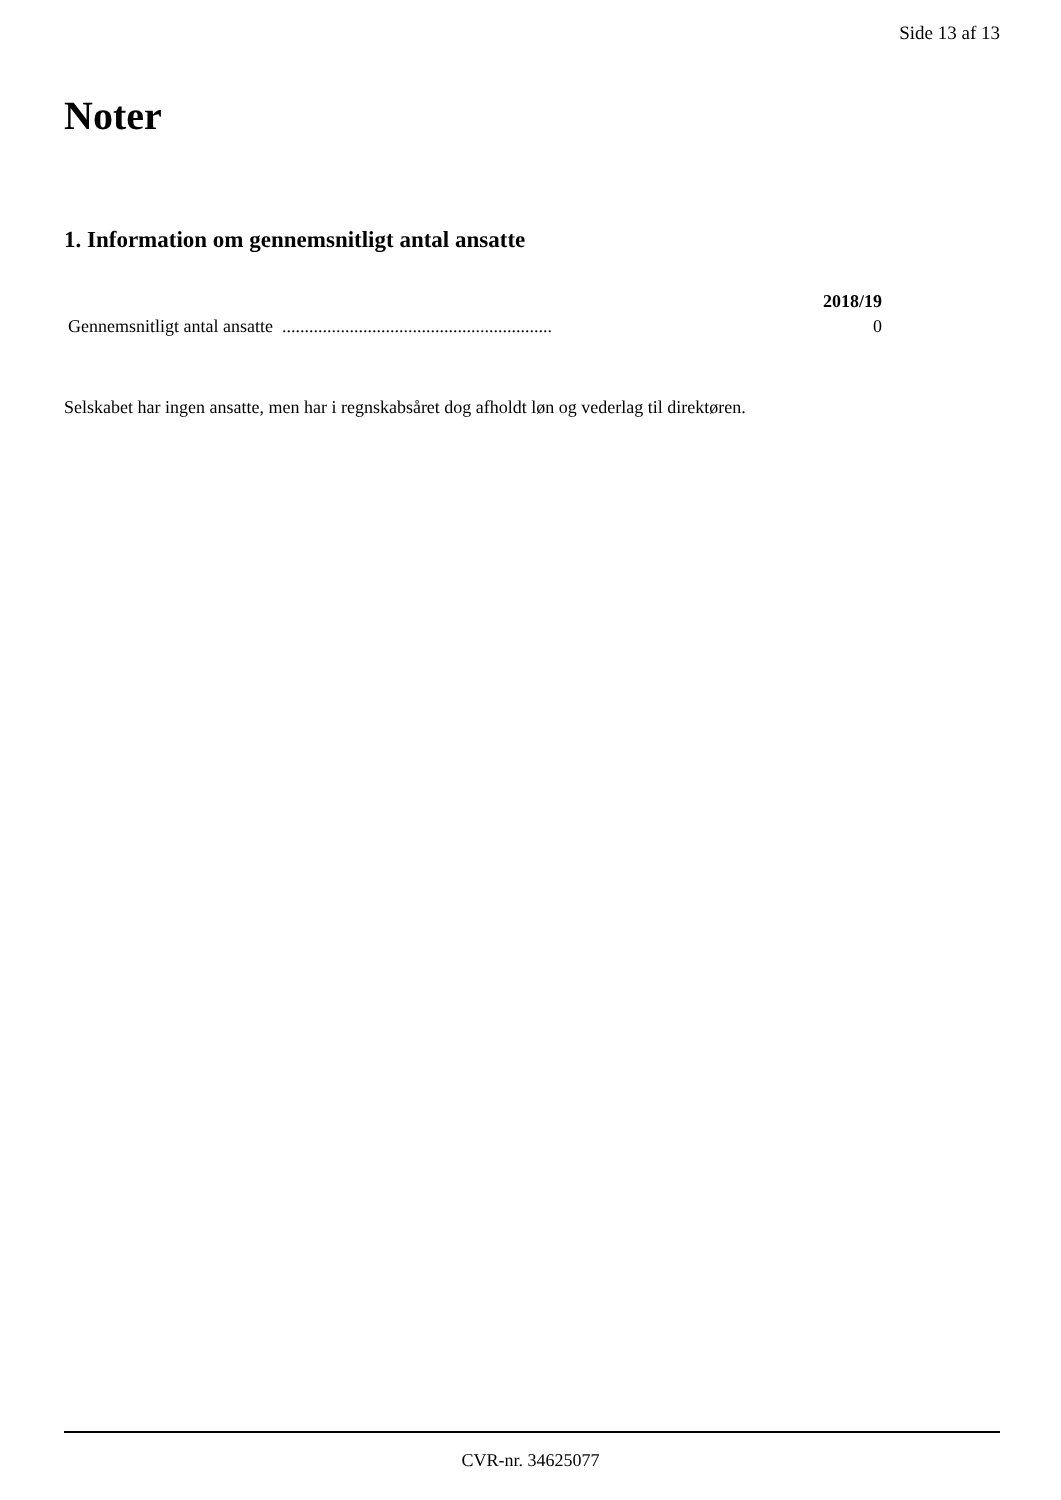Side 13 af 13
Noter
1. Information om gennemsnitligt antal ansatte
| | 2018/19 |
| Gennemsnitligt antal ansatte ............................................................ | 0 |
Selskabet har ingen ansatte, men har i regnskabsåret dog afholdt løn og vederlag til direktøren.
CVR-nr. 34625077